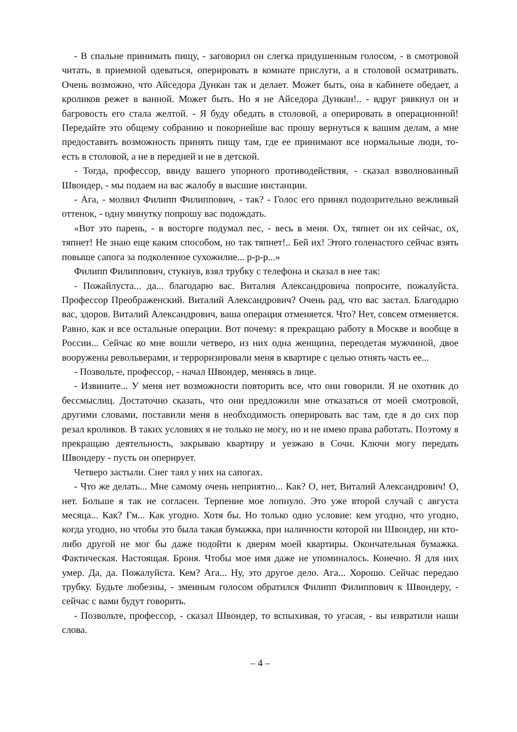- В спальне принимать пищу, - заговорил он слегка придушенным голосом, - в смотровой читать, в приемной одеваться, оперировать в комнате прислуги, а в столовой осматривать. Очень возможно, что Айседора Дункан так и делает. Может быть, она в кабинете обедает, а кроликов режет в ванной. Может быть. Но я не Айседора Дункан!.. - вдруг рявкнул он и багровость его стала желтой. - Я буду обедать в столовой, а оперировать в операционной! Передайте это общему собранию и покорнейше вас прошу вернуться к вашим делам, а мне предоставить возможность принять пищу там, где ее принимают все нормальные люди, то-есть в столовой, а не в передней и не в детской.
- Тогда, профессор, ввиду вашего упорного противодействия, - сказал взволнованный Швондер, - мы подаем на вас жалобу в высшие инстанции.
- Ага, - молвил Филипп Филиппович, - так? - Голос его принял подозрительно вежливый оттенок, - одну минутку попрошу вас подождать.
«Вот это парень, - в восторге подумал пес, - весь в меня. Ох, тяпнет он их сейчас, ох, тяпнет! Не знаю еще каким способом, но так тяпнет!.. Бей их! Этого голенастого сейчас взять повыше сапога за подколенное сухожилие... р-р-р...»
Филипп Филиппович, стукнув, взял трубку с телефона и сказал в нее так:
- Пожайлуста... да... благодарю вас. Виталия Александровича попросите, пожалуйста. Профессор Преображенский. Виталий Александрович? Очень рад, что вас застал. Благодарю вас, здоров. Виталий Александрович, ваша операция отменяется. Что? Нет, совсем отменяется. Равно, как и все остальные операции. Вот почему: я прекращаю работу в Москве и вообще в России... Сейчас ко мне вошли четверо, из них одна женщина, переодетая мужчиной, двое вооружены револьверами, и терроризировали меня в квартире с целью отнять часть ее...
- Позвольте, профессор, - начал Швондер, меняясь в лице.
- Извините... У меня нет возможности повторить все, что они говорили. Я не охотник до бессмыслиц. Достаточно сказать, что они предложили мне отказаться от моей смотровой, другими словами, поставили меня в необходимость оперировать вас там, где я до сих пор резал кроликов. В таких условиях я не только не могу, но и не имею права работать. Поэтому я прекращаю деятельность, закрываю квартиру и уезжаю в Сочи. Ключи могу передать Швондеру - пусть он оперирует.
Четверо застыли. Снег таял у них на сапогах.
- Что же делать... Мне самому очень неприятно... Как? О, нет, Виталий Александрович! О, нет. Больше я так не согласен. Терпение мое лопнуло. Это уже второй случай с августа месяца... Как? Гм... Как угодно. Хотя бы. Но только одно условие: кем угодно, что угодно, когда угодно, но чтобы это была такая бумажка, при наличности которой ни Швондер, ни кто-либо другой не мог бы даже подойти к дверям моей квартиры. Окончательная бумажка. Фактическая. Настоящая. Броня. Чтобы мое имя даже не упоминалось. Конечно. Я для них умер. Да, да. Пожалуйста. Кем? Ага... Ну, это другое дело. Ага... Хорошо. Сейчас передаю трубку. Будьте любезны, - змеиным голосом обратился Филипп Филиппович к Швондеру, - сейчас с вами будут говорить.
- Позвольте, профессор, - сказал Швондер, то вспыхивая, то угасая, - вы извратили наши слова.
– 4 –